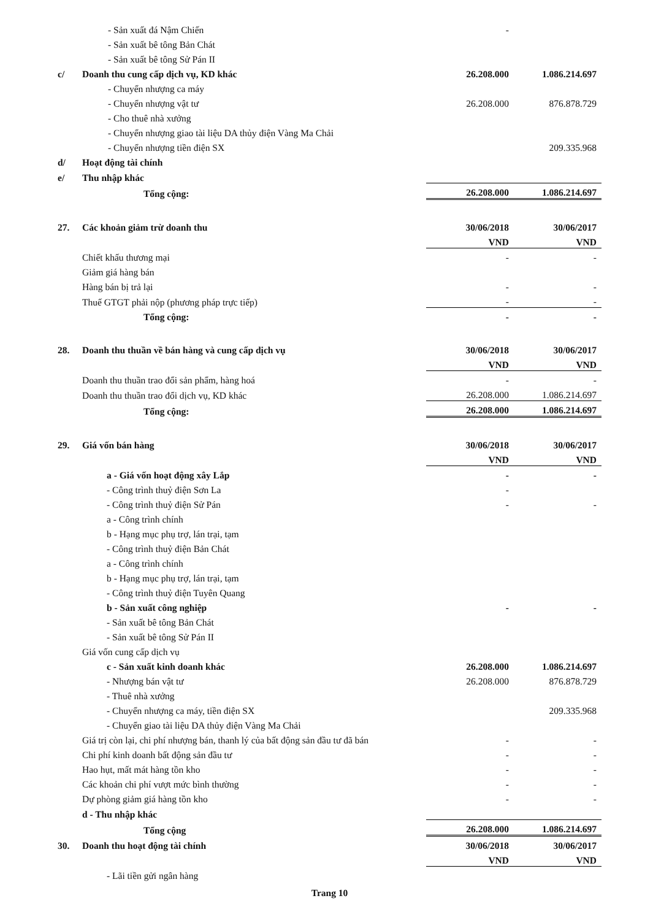| | - Sản xuất đá Nậm Chiến | - | |
| | - Sản xuất bê tông Bản Chát | | |
| | - Sản xuất bê tông Sử Pán II | | |
| c/ | Doanh thu cung cấp dịch vụ, KD khác | 26.208.000 | 1.086.214.697 |
| | - Chuyển nhượng ca máy | | |
| | - Chuyển nhượng vật tư | 26.208.000 | 876.878.729 |
| | - Cho thuê nhà xưởng | | |
| | - Chuyển nhượng giao tài liệu DA thủy điện Vàng Ma Chải | | |
| | - Chuyển nhượng tiền điện SX | | 209.335.968 |
| d/ | Hoạt động tài chính | | |
| e/ | Thu nhập khác | | |
| | Tổng cộng: | 26.208.000 | 1.086.214.697 |
| 27. | Các khoản giảm trừ doanh thu | 30/06/2018 | 30/06/2017 |
| | | VND | VND |
| | Chiết khấu thương mại | - | - |
| | Giảm giá hàng bán | | |
| | Hàng bán bị trả lại | - | - |
| | Thuế GTGT phải nộp (phương pháp trực tiếp) | - | - |
| | Tổng cộng: | - | - |
| 28. | Doanh thu thuần về bán hàng và cung cấp dịch vụ | 30/06/2018 | 30/06/2017 |
| | | VND | VND |
| | Doanh thu thuần trao đổi sản phẩm, hàng hoá | - | - |
| | Doanh thu thuần trao đổi dịch vụ, KD khác | 26.208.000 | 1.086.214.697 |
| | Tổng cộng: | 26.208.000 | 1.086.214.697 |
| 29. | Giá vốn bán hàng | 30/06/2018 | 30/06/2017 |
| | | VND | VND |
| | a - Giá vốn hoạt động xây Lắp | - | - |
| | - Công trình thuỷ điện Sơn La | - | |
| | - Công trình thuỷ điện Sử Pán | - | - |
| | a - Công trình chính | | |
| | b - Hạng mục phụ trợ, lán trại, tạm | | |
| | - Công trình thuỷ điện Bản Chát | | |
| | a - Công trình chính | | |
| | b - Hạng mục phụ trợ, lán trại, tạm | | |
| | - Công trình thuỷ điện Tuyên Quang | | |
| | b - Sản xuất công nghiệp | - | - |
| | - Sản xuất bê tông Bản Chát | | |
| | - Sản xuất bê tông Sử Pán II | | |
| | Giá vốn cung cấp dịch vụ | | |
| | c - Sản xuất kinh doanh khác | 26.208.000 | 1.086.214.697 |
| | - Nhượng bán vật tư | 26.208.000 | 876.878.729 |
| | - Thuê nhà xưởng | | |
| | - Chuyển nhượng ca máy, tiền điện SX | | 209.335.968 |
| | - Chuyển giao tài liệu DA thủy điện Vàng Ma Chải | | |
| | Giá trị còn lại, chi phí nhượng bán, thanh lý của bất động sản đầu tư đã bán | - | - |
| | Chi phí kinh doanh bất động sản đầu tư | - | - |
| | Hao hụt, mất mát hàng tồn kho | - | - |
| | Các khoản chi phí vượt mức bình thường | - | - |
| | Dự phòng giảm giá hàng tồn kho | - | - |
| | d - Thu nhập khác | | |
| | Tổng cộng | 26.208.000 | 1.086.214.697 |
| 30. | Doanh thu hoạt động tài chính | 30/06/2018 | 30/06/2017 |
| | | VND | VND |
| | - Lãi tiền gửi ngân hàng | | |
Trang 10